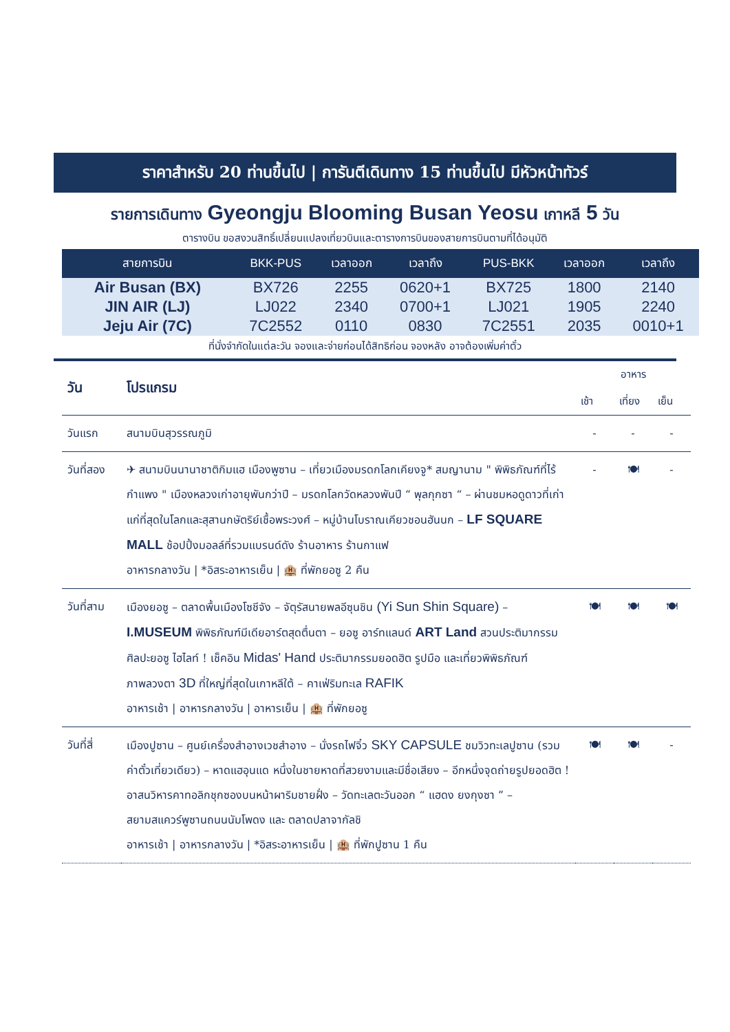ราคาสำหรับ 20 ท่านขึ้นไป | การันตีเดินทาง 15 ท่านขึ้นไป มีหัวหน้าทัวร์
รายการเดินทาง Gyeongju Blooming Busan Yeosu เกาหลี 5 วัน
ตารางบิน ขอสงวนสิทธิ์เปลี่ยนแปลงเที่ยวบินและตารางการบินของสายการบินตามที่ได้อนุมัติ
| สายการบิน | BKK-PUS | เวลาออก | เวลาถึง | PUS-BKK | เวลาออก | เวลาถึง |
| --- | --- | --- | --- | --- | --- | --- |
| Air Busan (BX) | BX726 | 2255 | 0620+1 | BX725 | 1800 | 2140 |
| JIN AIR (LJ) | LJ022 | 2340 | 0700+1 | LJ021 | 1905 | 2240 |
| Jeju Air (7C) | 7C2552 | 0110 | 0830 | 7C2551 | 2035 | 0010+1 |
ที่นั่งจำกัดในแต่ละวัน จองและจ่ายก่อนได้สิทธิก่อน จองหลัง อาจต้องเพิ่มค่าตั๋ว
| วัน | โปรแกรม | อาหาร | | |
| --- | --- | --- | --- | --- |
| | | เช้า | เที่ยง | เย็น |
| วันแรก | สนามบินสุวรรณภูมิ | - | - | - |
| วันที่สอง | ✈ สนามบินนานาชาติกิมแฮ เมืองพูซาน – เที่ยวเมืองมรดกโลกเคียงจู* สมญานาม " พิพิธภัณฑ์ที่ไร้กำแพง " เมืองหลวงเก่าอายุพันกว่าปี – มรดกโลกวัดหลวงพันปี “ พุลกุกซา “ – ผ่านชมหอดูดาวที่เก่าแก่ที่สุดในโลกและสุสานกษัตริย์เชื้อพระวงศ์ – หมู่บ้านโบราณเคียวชอนฮันนก – LF SQUARE MALL ช้อปปิ้งมอลล์ที่รวมแบรนด์ดัง ร้านอาหาร ร้านกาแฟ อาหารกลางวัน / *อิสระอาหารเย็น / 🏨 ที่พักยอซู 2 คืน | - | 🍽 | - |
| วันที่สาม | เมืองยอซู – ตลาดพื้นเมืองโซชีจัง – จัตุรัสนายพลอีซุนชิน (Yi Sun Shin Square) – I.MUSEUM พิพิธภัณฑ์มีเดียอาร์ตสุดตื่นตา – ยอซู อาร์ทแลนด์ ART Land สวนประติมากรรมศิลปะยอซู ไฮไลท์ ! เช็คอิน Midas' Hand ประติมากรรมยอดฮิต รูปมือ และเที่ยวพิพิธภัณฑ์ภาพลวงตา 3D ที่ใหญ่ที่สุดในเกาหลีใต้ – คาเฟ่ริมทะเล RAFIK อาหารเช้า / อาหารกลางวัน / อาหารเย็น / 🏨 ที่พักยอซู | 🍽 | 🍽 | 🍽 |
| วันที่สี่ | เมืองปูซาน – ศูนย์เครื่องสำอางเวชสำอาง – นั่งรถไฟจิ๋ว SKY CAPSULE ชมวิวทะเลปูซาน (รวมค่าตั๋วเที่ยวเดียว) – หาดแฮอุนแด หนึ่งในชายหาดที่สวยงามและมีชื่อเสียง – อีกหนึ่งจุดถ่ายรูปยอดฮิต ! อาสนวิหารคาทอลิกชุกซองบนหน้าผาริมชายฝั่ง – วัดทะเลตะวันออก “ แฮดง ยงกุงซา ” – สยามสแควร์พูซานถนนนัมโพดง และ ตลาดปลาจากัลชิ อาหารเช้า / อาหารกลางวัน / *อิสระอาหารเย็น / 🏨 ที่พักปูซาน 1 คืน | 🍽 | 🍽 | - |